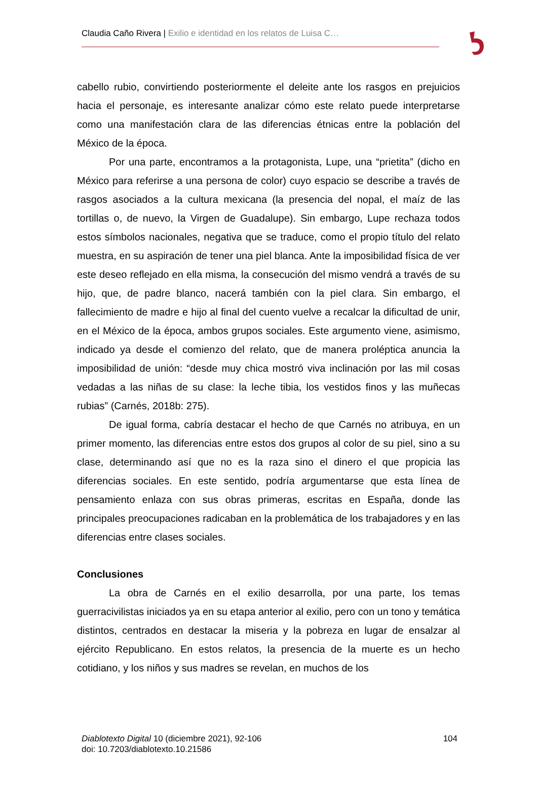Claudia Caño Rivera | Exilio e identidad en los relatos de Luisa C…
cabello rubio, convirtiendo posteriormente el deleite ante los rasgos en prejuicios hacia el personaje, es interesante analizar cómo este relato puede interpretarse como una manifestación clara de las diferencias étnicas entre la población del México de la época.
Por una parte, encontramos a la protagonista, Lupe, una “prietita” (dicho en México para referirse a una persona de color) cuyo espacio se describe a través de rasgos asociados a la cultura mexicana (la presencia del nopal, el maíz de las tortillas o, de nuevo, la Virgen de Guadalupe). Sin embargo, Lupe rechaza todos estos símbolos nacionales, negativa que se traduce, como el propio título del relato muestra, en su aspiración de tener una piel blanca. Ante la imposibilidad física de ver este deseo reflejado en ella misma, la consecución del mismo vendrá a través de su hijo, que, de padre blanco, nacerá también con la piel clara. Sin embargo, el fallecimiento de madre e hijo al final del cuento vuelve a recalcar la dificultad de unir, en el México de la época, ambos grupos sociales. Este argumento viene, asimismo, indicado ya desde el comienzo del relato, que de manera proléptica anuncia la imposibilidad de unión: “desde muy chica mostró viva inclinación por las mil cosas vedadas a las niñas de su clase: la leche tibia, los vestidos finos y las muñecas rubias” (Carnés, 2018b: 275).
De igual forma, cabría destacar el hecho de que Carnés no atribuya, en un primer momento, las diferencias entre estos dos grupos al color de su piel, sino a su clase, determinando así que no es la raza sino el dinero el que propicia las diferencias sociales. En este sentido, podría argumentarse que esta línea de pensamiento enlaza con sus obras primeras, escritas en España, donde las principales preocupaciones radicaban en la problemática de los trabajadores y en las diferencias entre clases sociales.
Conclusiones
La obra de Carnés en el exilio desarrolla, por una parte, los temas guerracivilistas iniciados ya en su etapa anterior al exilio, pero con un tono y temática distintos, centrados en destacar la miseria y la pobreza en lugar de ensalzar al ejército Republicano. En estos relatos, la presencia de la muerte es un hecho cotidiano, y los niños y sus madres se revelan, en muchos de los
Diablotexto Digital 10 (diciembre 2021), 92-106
doi: 10.7203/diablotexto.10.21586
104